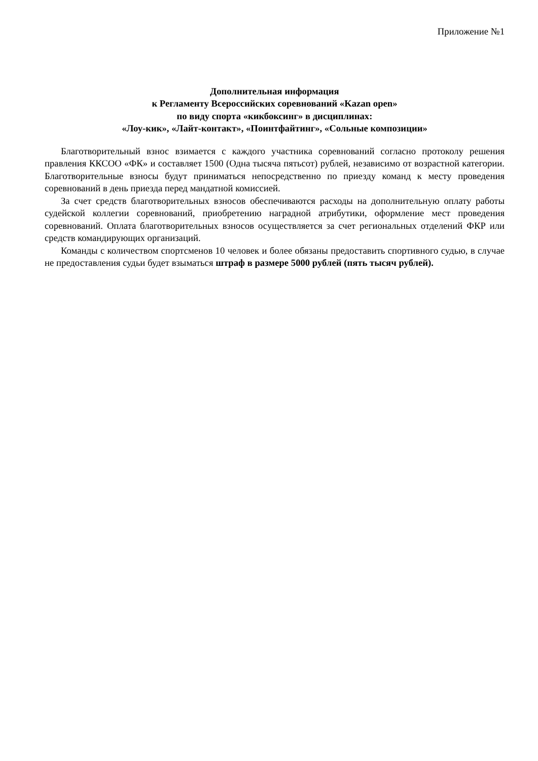Приложение №1
Дополнительная информация
к Регламенту Всероссийских соревнований «Kazan open»
по виду спорта «кикбоксинг» в дисциплинах:
«Лоу-кик», «Лайт-контакт», «Поинтфайтинг», «Сольные композиции»
Благотворительный взнос взимается с каждого участника соревнований согласно протоколу решения правления ККСОО «ФК» и составляет 1500 (Одна тысяча пятьсот) рублей, независимо от возрастной категории. Благотворительные взносы будут приниматься непосредственно по приезду команд к месту проведения соревнований в день приезда перед мандатной комиссией.
За счет средств благотворительных взносов обеспечиваются расходы на дополнительную оплату работы судейской коллегии соревнований, приобретению наградной атрибутики, оформление мест проведения соревнований. Оплата благотворительных взносов осуществляется за счет региональных отделений ФКР или средств командирующих организаций.
Команды с количеством спортсменов 10 человек и более обязаны предоставить спортивного судью, в случае не предоставления судьи будет взыматься штраф в размере 5000 рублей (пять тысяч рублей).